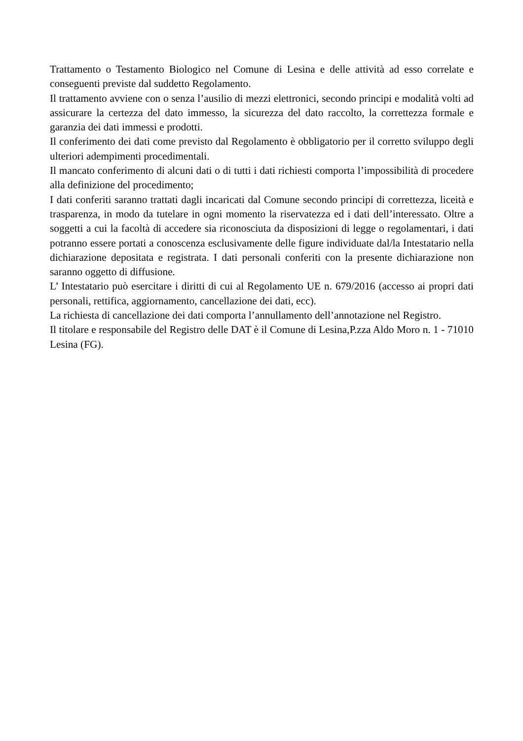Trattamento o Testamento Biologico nel Comune di Lesina e delle attività ad esso correlate e conseguenti previste dal suddetto Regolamento.
Il trattamento avviene con o senza l’ausilio di mezzi elettronici, secondo principi e modalità volti ad assicurare la certezza del dato immesso, la sicurezza del dato raccolto, la correttezza formale e garanzia dei dati immessi e prodotti.
Il conferimento dei dati come previsto dal Regolamento è obbligatorio per il corretto sviluppo degli ulteriori adempimenti procedimentali.
Il mancato conferimento di alcuni dati o di tutti i dati richiesti comporta l’impossibilità di procedere alla definizione del procedimento;
I dati conferiti saranno trattati dagli incaricati dal Comune secondo principi di correttezza, liceità e trasparenza, in modo da tutelare in ogni momento la riservatezza ed i dati dell’interessato. Oltre a soggetti a cui la facoltà di accedere sia riconosciuta da disposizioni di legge o regolamentari, i dati potranno essere portati a conoscenza esclusivamente delle figure individuate dal/la Intestatario nella dichiarazione depositata e registrata. I dati personali conferiti con la presente dichiarazione non saranno oggetto di diffusione.
L’ Intestatario può esercitare i diritti di cui al Regolamento UE n. 679/2016 (accesso ai propri dati personali, rettifica, aggiornamento, cancellazione dei dati, ecc).
La richiesta di cancellazione dei dati comporta l’annullamento dell’annotazione nel Registro.
Il titolare e responsabile del Registro delle DAT è il Comune di Lesina,P.zza Aldo Moro n. 1 - 71010 Lesina (FG).